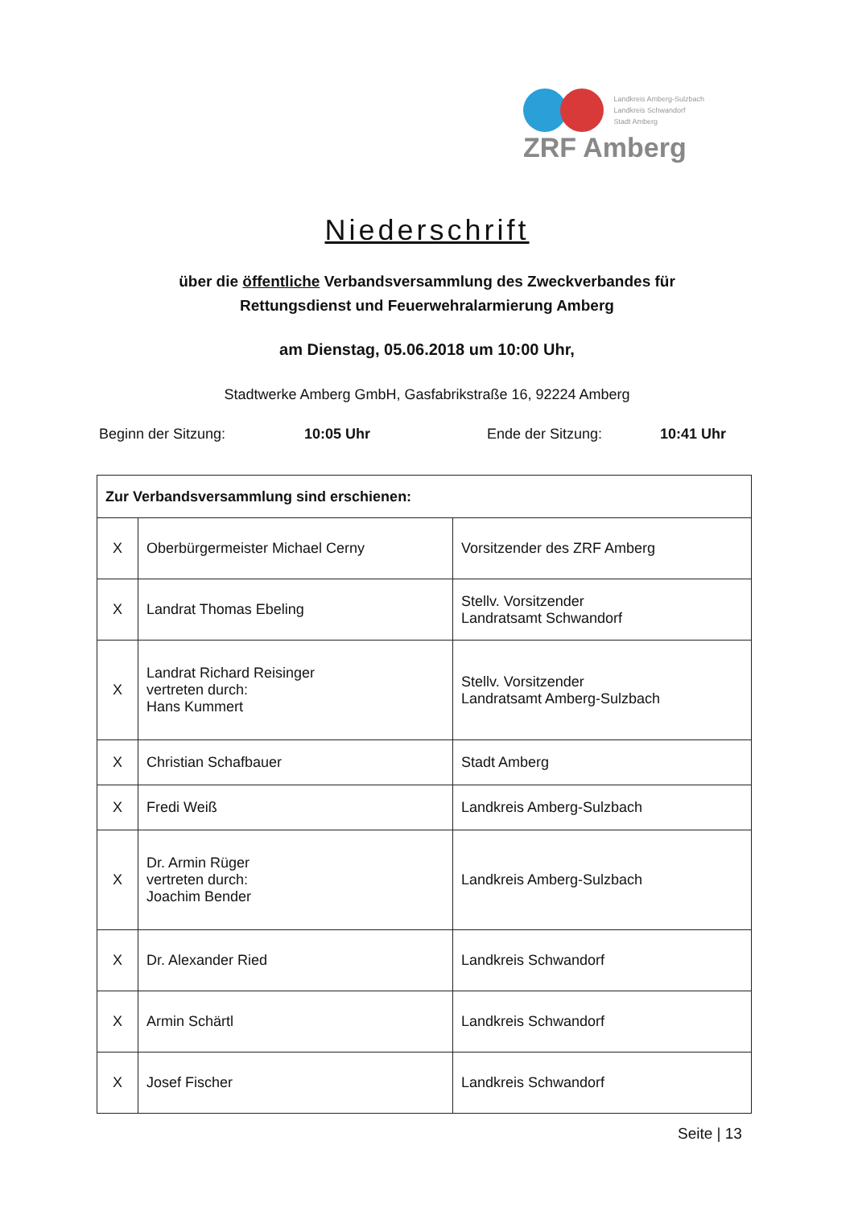Landkreis Amberg-Sulzbach
Landkreis Schwandorf
Stadt Amberg
ZRF Amberg
Niederschrift
über die öffentliche Verbandsversammlung des Zweckverbandes für
Rettungsdienst und Feuerwehralarmierung Amberg
am Dienstag, 05.06.2018 um 10:00 Uhr,
Stadtwerke Amberg GmbH, Gasfabrikstraße 16, 92224 Amberg
Beginn der Sitzung: 10:05 Uhr Ende der Sitzung: 10:41 Uhr
| Zur Verbandsversammlung sind erschienen: | | |
| --- | --- | --- |
| X | Oberbürgermeister Michael Cerny | Vorsitzender des ZRF Amberg |
| X | Landrat Thomas Ebeling | Stellv. Vorsitzender Landratsamt Schwandorf |
| X | Landrat Richard Reisinger vertreten durch: Hans Kummert | Stellv. Vorsitzender Landratsamt Amberg-Sulzbach |
| X | Christian Schafbauer | Stadt Amberg |
| X | Fredi Weiß | Landkreis Amberg-Sulzbach |
| X | Dr. Armin Rüger vertreten durch: Joachim Bender | Landkreis Amberg-Sulzbach |
| X | Dr. Alexander Ried | Landkreis Schwandorf |
| X | Armin Schärtl | Landkreis Schwandorf |
| X | Josef Fischer | Landkreis Schwandorf |
Seite | 13